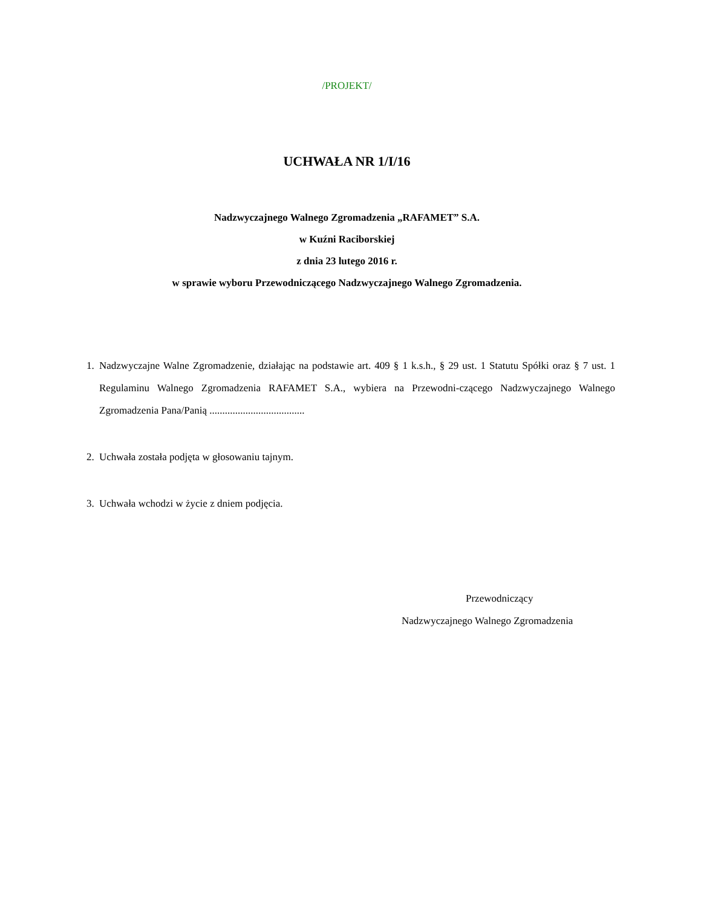/PROJEKT/
UCHWAŁA NR 1/I/16
Nadzwyczajnego Walnego Zgromadzenia „RAFAMET” S.A.
w Kuźni Raciborskiej
z dnia 23 lutego 2016 r.
w sprawie wyboru Przewodniczącego Nadzwyczajnego Walnego Zgromadzenia.
1. Nadzwyczajne Walne Zgromadzenie, działając na podstawie art. 409 § 1 k.s.h., § 29 ust. 1 Statutu Spółki oraz § 7 ust. 1 Regulaminu Walnego Zgromadzenia RAFAMET S.A., wybiera na Przewodni-czącego Nadzwyczajnego Walnego Zgromadzenia Pana/Panią .....................................
2. Uchwała została podjęta w głosowaniu tajnym.
3. Uchwała wchodzi w życie z dniem podjęcia.
Przewodniczący
Nadzwyczajnego Walnego Zgromadzenia